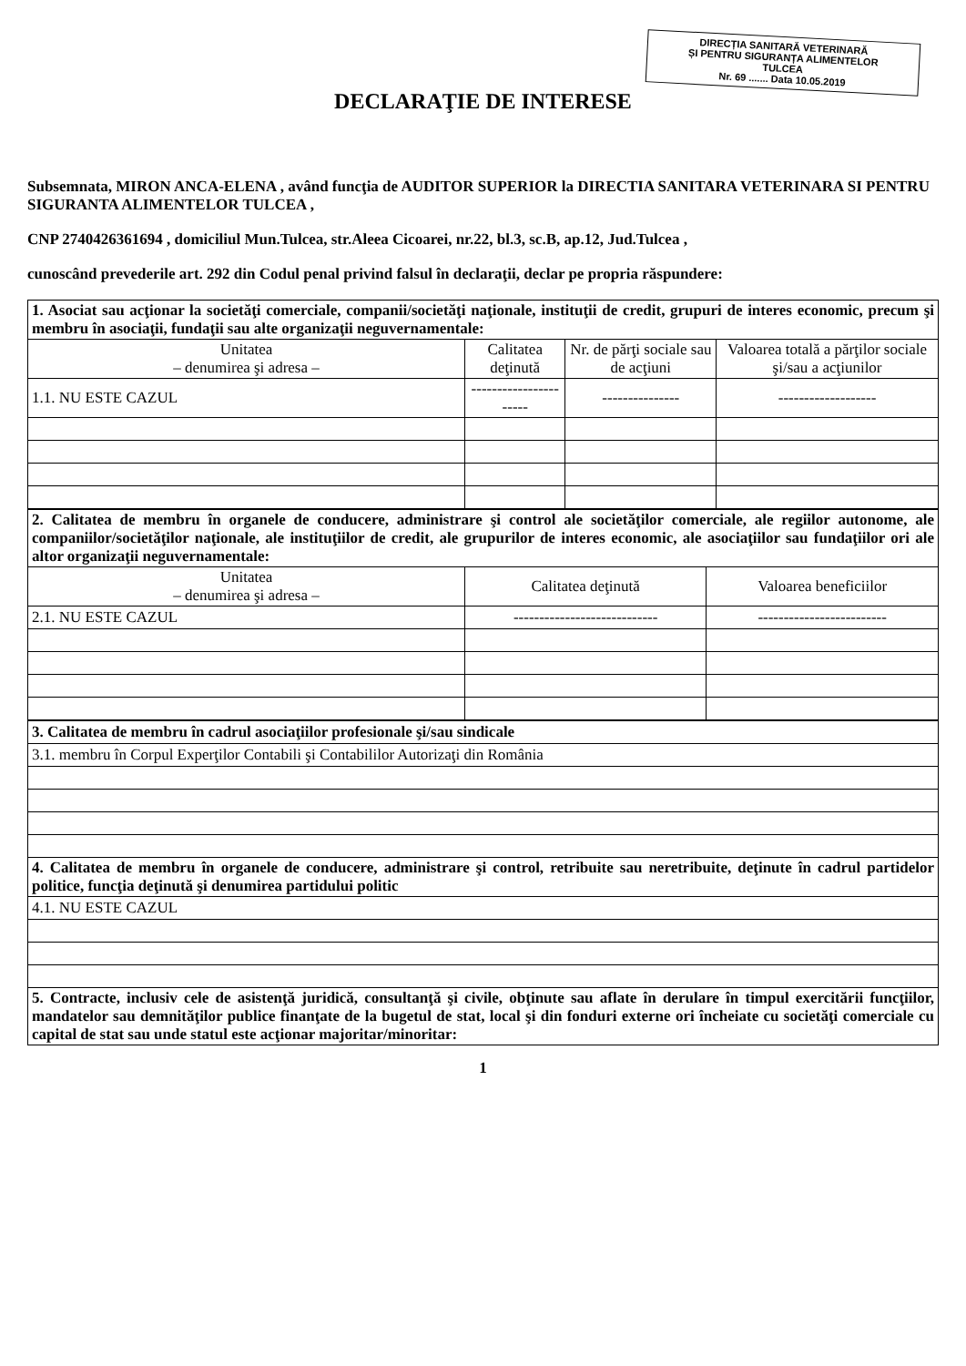DIRECȚIA SANITARĂ VETERINARĂ
ȘI PENTRU SIGURANȚA ALIMENTELOR
TULCEA
Nr. 69 ....... Data 10.05.2019
DECLARAŢIE DE INTERESE
Subsemnata, MIRON ANCA-ELENA , având funcţia de AUDITOR SUPERIOR la DIRECTIA SANITARA VETERINARA SI PENTRU SIGURANTA ALIMENTELOR TULCEA ,
CNP 2740426361694 , domiciliul Mun.Tulcea, str.Aleea Cicoarei, nr.22, bl.3, sc.B, ap.12, Jud.Tulcea ,
cunoscând prevederile art. 292 din Codul penal privind falsul în declaraţii, declar pe propria răspundere:
| 1. Asociat sau acţionar la societăţi comerciale, companii/societăţi naţionale, instituţii de credit, grupuri de interes economic, precum şi membru în asociaţii, fundaţii sau alte organizaţii neguvernamentale: | | | |
| Unitatea – denumirea şi adresa – | Calitatea deţinută | Nr. de părţi sociale sau de acţiuni | Valoarea totală a părţilor sociale şi/sau a acţiunilor |
| 1.1. NU ESTE CAZUL | ---------------------- | --------------- | ------------------- |
| 2. Calitatea de membru în organele de conducere, administrare şi control ale societăţilor comerciale, ale regiilor autonome, ale companiilor/societăţilor naţionale, ale instituţiilor de credit, ale grupurilor de interes economic, ale asociaţiilor sau fundaţiilor ori ale altor organizaţii neguvernamentale: | | |
| Unitatea – denumirea şi adresa – | Calitatea deţinută | Valoarea beneficiilor |
| 2.1. NU ESTE CAZUL | ---------------------------- | ------------------------- |
| 3. Calitatea de membru în cadrul asociaţiilor profesionale şi/sau sindicale |
| 3.1. membru în Corpul Experţilor Contabili şi Contabililor Autorizaţi din România |
| 4. Calitatea de membru în organele de conducere, administrare şi control, retribuite sau neretribuite, deţinute în cadrul partidelor politice, funcţia deţinută şi denumirea partidului politic |
| 4.1. NU ESTE CAZUL |
| 5. Contracte, inclusiv cele de asistenţă juridică, consultanţă şi civile, obţinute sau aflate în derulare în timpul exercitării funcţiilor, mandatelor sau demnităţilor publice finanţate de la bugetul de stat, local şi din fonduri externe ori încheiate cu societăţi comerciale cu capital de stat sau unde statul este acţionar majoritar/minoritar: |
1